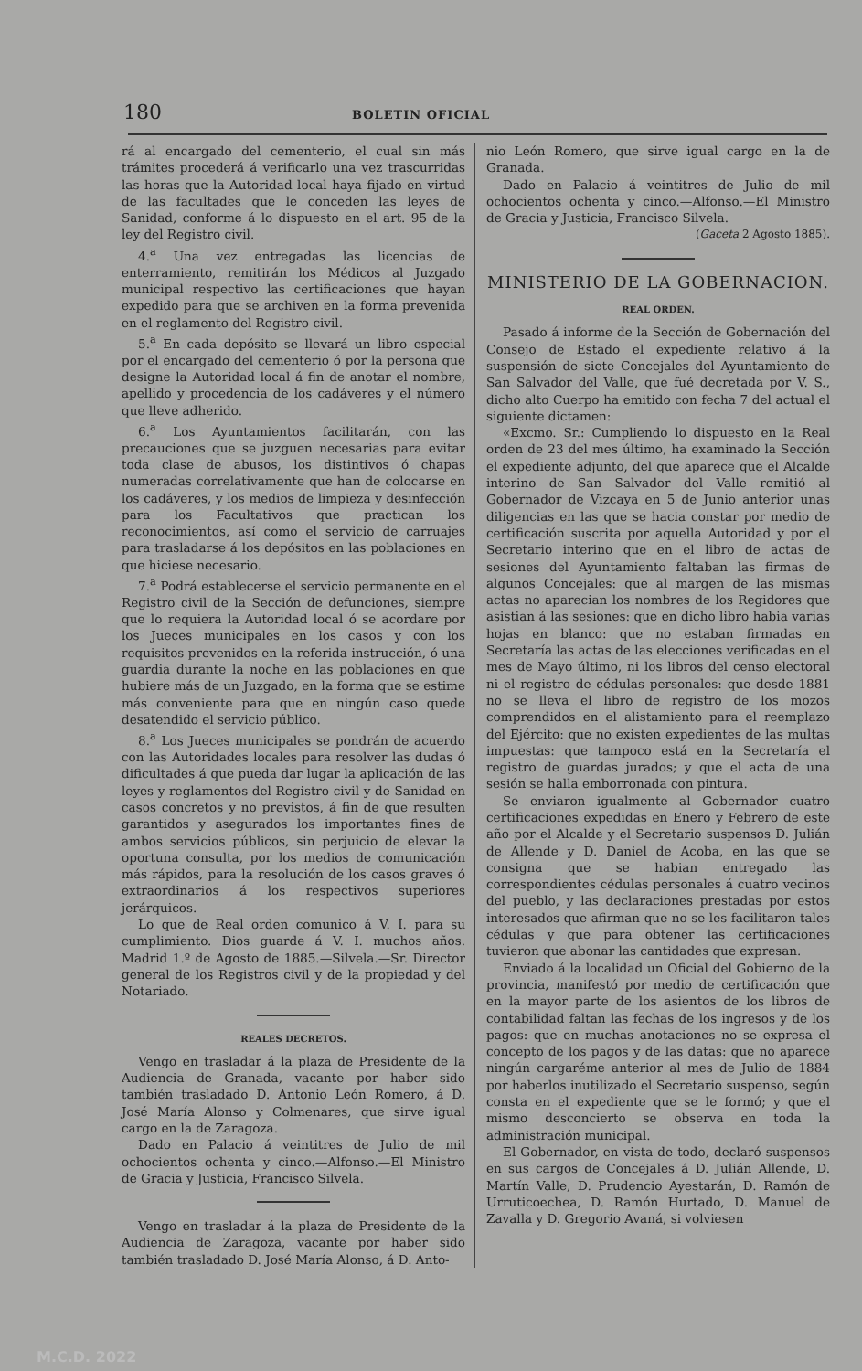180 BOLETIN OFICIAL
rá al encargado del cementerio, el cual sin más trámites procederá á verificarlo una vez trascurridas las horas que la Autoridad local haya fijado en virtud de las facultades que le conceden las leyes de Sanidad, conforme á lo dispuesto en el art. 95 de la ley del Registro civil.
4.<sup>a</sup> Una vez entregadas las licencias de enterramiento, remitirán los Médicos al Juzgado municipal respectivo las certificaciones que hayan expedido para que se archiven en la forma prevenida en el reglamento del Registro civil.
5.<sup>a</sup> En cada depósito se llevará un libro especial por el encargado del cementerio ó por la persona que designe la Autoridad local á fin de anotar el nombre, apellido y procedencia de los cadáveres y el número que lleve adherido.
6.<sup>a</sup> Los Ayuntamientos facilitarán, con las precauciones que se juzguen necesarias para evitar toda clase de abusos, los distintivos ó chapas numeradas correlativamente que han de colocarse en los cadáveres, y los medios de limpieza y desinfección para los Facultativos que practican los reconocimientos, así como el servicio de carruajes para trasladarse á los depósitos en las poblaciones en que hiciese necesario.
7.<sup>a</sup> Podrá establecerse el servicio permanente en el Registro civil de la Sección de defunciones, siempre que lo requiera la Autoridad local ó se acordare por los Jueces municipales en los casos y con los requisitos prevenidos en la referida instrucción, ó una guardia durante la noche en las poblaciones en que hubiere más de un Juzgado, en la forma que se estime más conveniente para que en ningún caso quede desatendido el servicio público.
8.<sup>a</sup> Los Jueces municipales se pondrán de acuerdo con las Autoridades locales para resolver las dudas ó dificultades á que pueda dar lugar la aplicación de las leyes y reglamentos del Registro civil y de Sanidad en casos concretos y no previstos, á fin de que resulten garantidos y asegurados los importantes fines de ambos servicios públicos, sin perjuicio de elevar la oportuna consulta, por los medios de comunicación más rápidos, para la resolución de los casos graves ó extraordinarios á los respectivos superiores jerárquicos.
Lo que de Real orden comunico á V. I. para su cumplimiento. Dios guarde á V. I. muchos años. Madrid 1.º de Agosto de 1885.—Silvela.—Sr. Director general de los Registros civil y de la propiedad y del Notariado.
REALES DECRETOS.
Vengo en trasladar á la plaza de Presidente de la Audiencia de Granada, vacante por haber sido también trasladado D. Antonio León Romero, á D. José María Alonso y Colmenares, que sirve igual cargo en la de Zaragoza.
Dado en Palacio á veintitres de Julio de mil ochocientos ochenta y cinco.—Alfonso.—El Ministro de Gracia y Justicia, Francisco Silvela.
Vengo en trasladar á la plaza de Presidente de la Audiencia de Zaragoza, vacante por haber sido también trasladado D. José María Alonso, á D. Anto-
nio León Romero, que sirve igual cargo en la de Granada.
Dado en Palacio á veintitres de Julio de mil ochocientos ochenta y cinco.—Alfonso.—El Ministro de Gracia y Justicia, Francisco Silvela.
(Gaceta 2 Agosto 1885).
MINISTERIO DE LA GOBERNACION.
REAL ORDEN.
Pasado á informe de la Sección de Gobernación del Consejo de Estado el expediente relativo á la suspensión de siete Concejales del Ayuntamiento de San Salvador del Valle, que fué decretada por V. S., dicho alto Cuerpo ha emitido con fecha 7 del actual el siguiente dictamen:
«Excmo. Sr.: Cumpliendo lo dispuesto en la Real orden de 23 del mes último, ha examinado la Sección el expediente adjunto, del que aparece que el Alcalde interino de San Salvador del Valle remitió al Gobernador de Vizcaya en 5 de Junio anterior unas diligencias en las que se hacia constar por medio de certificación suscrita por aquella Autoridad y por el Secretario interino que en el libro de actas de sesiones del Ayuntamiento faltaban las firmas de algunos Concejales: que al margen de las mismas actas no aparecian los nombres de los Regidores que asistian á las sesiones: que en dicho libro habia varias hojas en blanco: que no estaban firmadas en Secretaría las actas de las elecciones verificadas en el mes de Mayo último, ni los libros del censo electoral ni el registro de cédulas personales: que desde 1881 no se lleva el libro de registro de los mozos comprendidos en el alistamiento para el reemplazo del Ejército: que no existen expedientes de las multas impuestas: que tampoco está en la Secretaría el registro de guardas jurados; y que el acta de una sesión se halla emborronada con pintura.
Se enviaron igualmente al Gobernador cuatro certificaciones expedidas en Enero y Febrero de este año por el Alcalde y el Secretario suspensos D. Julián de Allende y D. Daniel de Acoba, en las que se consigna que se habian entregado las correspondientes cédulas personales á cuatro vecinos del pueblo, y las declaraciones prestadas por estos interesados que afirman que no se les facilitaron tales cédulas y que para obtener las certificaciones tuvieron que abonar las cantidades que expresan.
Enviado á la localidad un Oficial del Gobierno de la provincia, manifestó por medio de certificación que en la mayor parte de los asientos de los libros de contabilidad faltan las fechas de los ingresos y de los pagos: que en muchas anotaciones no se expresa el concepto de los pagos y de las datas: que no aparece ningún cargaréme anterior al mes de Julio de 1884 por haberlos inutilizado el Secretario suspenso, según consta en el expediente que se le formó; y que el mismo desconcierto se observa en toda la administración municipal.
El Gobernador, en vista de todo, declaró suspensos en sus cargos de Concejales á D. Julián Allende, D. Martín Valle, D. Prudencio Ayestarán, D. Ramón de Urruticoechea, D. Ramón Hurtado, D. Manuel de Zavalla y D. Gregorio Avaná, si volviesen
M.C.D. 2022